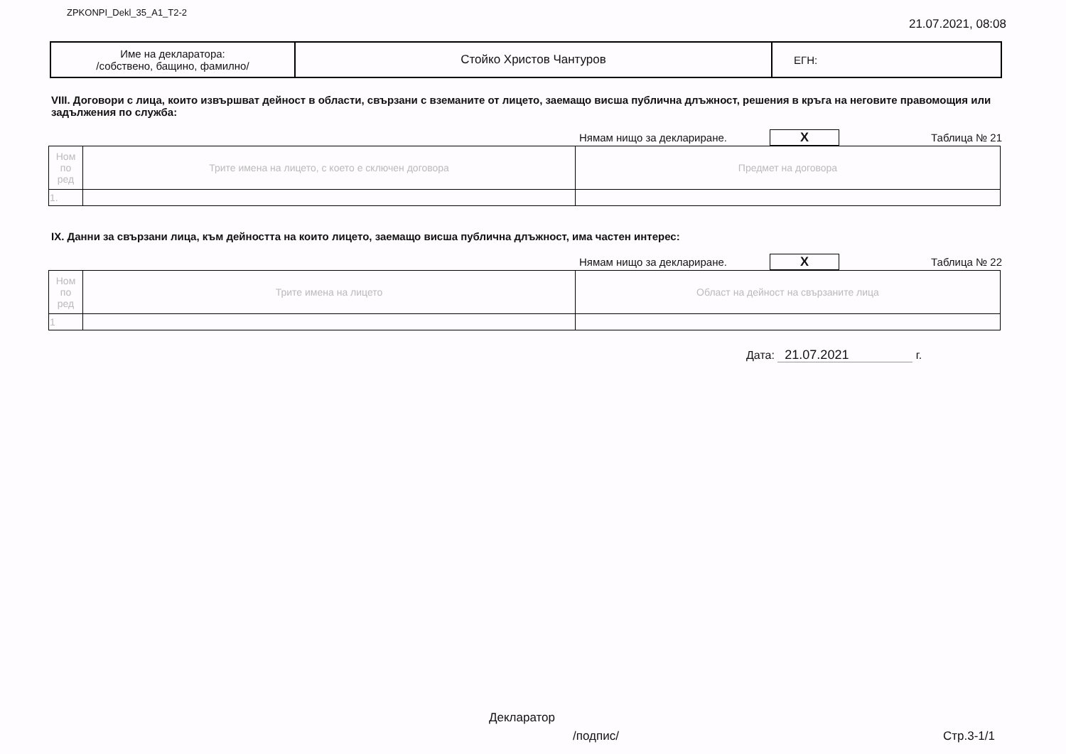ZPKONPI_Dekl_35_A1_T2-2
21.07.2021, 08:08
| Име на декларатора: /собствено, бащино, фамилно/ | Стойко Христов Чантуров | ЕГН: |
VIII. Договори с лица, които извършват дейност в области, свързани с вземаните от лицето, заемащо висша публична длъжност, решения в кръга на неговите правомощия или задължения по служба:
Нямам нищо за деклариране. X Таблица № 21
| Ном по ред | Трите имена на лицето, с което е сключен договора | Предмет на договора |
| 1. | | |
IX. Данни за свързани лица, към дейността на които лицето, заемащо висша публична длъжност, има частен интерес:
Нямам нищо за деклариране. X Таблица № 22
| Ном по ред | Трите имена на лицето | Област на дейност на свързаните лица |
| 1 | | |
Дата: 21.07.2021 г.
Декларатор
/подпис/ Стр.3-1/1